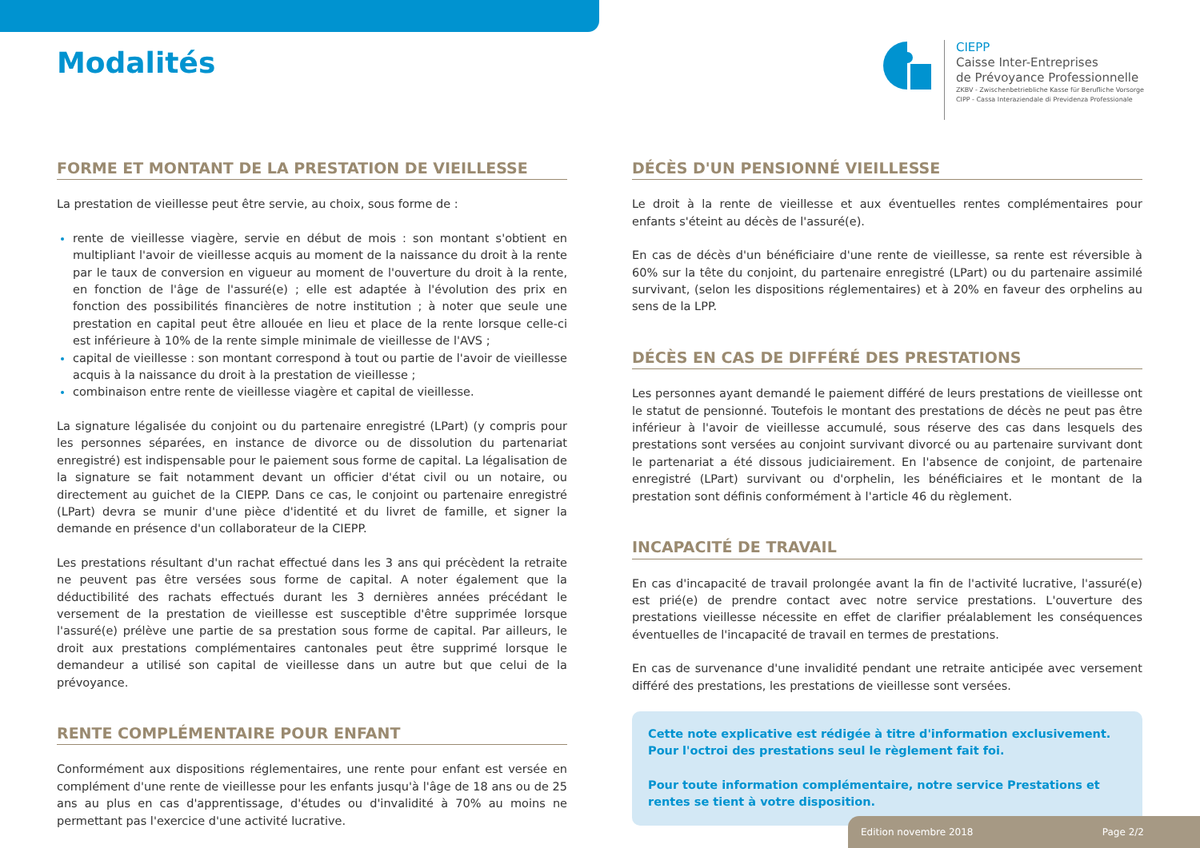Modalités
CIEPP
Caisse Inter-Entreprises
de Prévoyance Professionnelle
ZKBV - Zwischenbetriebliche Kasse für Berufliche Vorsorge
CIPP - Cassa Interaziendale di Previdenza Professionale
FORME ET MONTANT DE LA PRESTATION DE VIEILLESSE
La prestation de vieillesse peut être servie, au choix, sous forme de :
rente de vieillesse viagère, servie en début de mois : son montant s'obtient en multipliant l'avoir de vieillesse acquis au moment de la naissance du droit à la rente par le taux de conversion en vigueur au moment de l'ouverture du droit à la rente, en fonction de l'âge de l'assuré(e) ; elle est adaptée à l'évolution des prix en fonction des possibilités financières de notre institution ; à noter que seule une prestation en capital peut être allouée en lieu et place de la rente lorsque celle-ci est inférieure à 10% de la rente simple minimale de vieillesse de l'AVS ;
capital de vieillesse : son montant correspond à tout ou partie de l'avoir de vieillesse acquis à la naissance du droit à la prestation de vieillesse ;
combinaison entre rente de vieillesse viagère et capital de vieillesse.
La signature légalisée du conjoint ou du partenaire enregistré (LPart) (y compris pour les personnes séparées, en instance de divorce ou de dissolution du partenariat enregistré) est indispensable pour le paiement sous forme de capital. La légalisation de la signature se fait notamment devant un officier d'état civil ou un notaire, ou directement au guichet de la CIEPP. Dans ce cas, le conjoint ou partenaire enregistré (LPart) devra se munir d'une pièce d'identité et du livret de famille, et signer la demande en présence d'un collaborateur de la CIEPP.
Les prestations résultant d'un rachat effectué dans les 3 ans qui précèdent la retraite ne peuvent pas être versées sous forme de capital. A noter également que la déductibilité des rachats effectués durant les 3 dernières années précédant le versement de la prestation de vieillesse est susceptible d'être supprimée lorsque l'assuré(e) prélève une partie de sa prestation sous forme de capital. Par ailleurs, le droit aux prestations complémentaires cantonales peut être supprimé lorsque le demandeur a utilisé son capital de vieillesse dans un autre but que celui de la prévoyance.
RENTE COMPLÉMENTAIRE POUR ENFANT
Conformément aux dispositions réglementaires, une rente pour enfant est versée en complément d'une rente de vieillesse pour les enfants jusqu'à l'âge de 18 ans ou de 25 ans au plus en cas d'apprentissage, d'études ou d'invalidité à 70% au moins ne permettant pas l'exercice d'une activité lucrative.
DÉCÈS D'UN PENSIONNÉ VIEILLESSE
Le droit à la rente de vieillesse et aux éventuelles rentes complémentaires pour enfants s'éteint au décès de l'assuré(e).
En cas de décès d'un bénéficiaire d'une rente de vieillesse, sa rente est réversible à 60% sur la tête du conjoint, du partenaire enregistré (LPart) ou du partenaire assimilé survivant, (selon les dispositions réglementaires) et à 20% en faveur des orphelins au sens de la LPP.
DÉCÈS EN CAS DE DIFFÉRÉ DES PRESTATIONS
Les personnes ayant demandé le paiement différé de leurs prestations de vieillesse ont le statut de pensionné. Toutefois le montant des prestations de décès ne peut pas être inférieur à l'avoir de vieillesse accumulé, sous réserve des cas dans lesquels des prestations sont versées au conjoint survivant divorcé ou au partenaire survivant dont le partenariat a été dissous judiciairement. En l'absence de conjoint, de partenaire enregistré (LPart) survivant ou d'orphelin, les bénéficiaires et le montant de la prestation sont définis conformément à l'article 46 du règlement.
INCAPACITÉ DE TRAVAIL
En cas d'incapacité de travail prolongée avant la fin de l'activité lucrative, l'assuré(e) est prié(e) de prendre contact avec notre service prestations. L'ouverture des prestations vieillesse nécessite en effet de clarifier préalablement les conséquences éventuelles de l'incapacité de travail en termes de prestations.
En cas de survenance d'une invalidité pendant une retraite anticipée avec versement différé des prestations, les prestations de vieillesse sont versées.
Cette note explicative est rédigée à titre d'information exclusivement.
Pour l'octroi des prestations seul le règlement fait foi.
Pour toute information complémentaire, notre service Prestations et rentes se tient à votre disposition.
Edition novembre 2018 Page 2/2